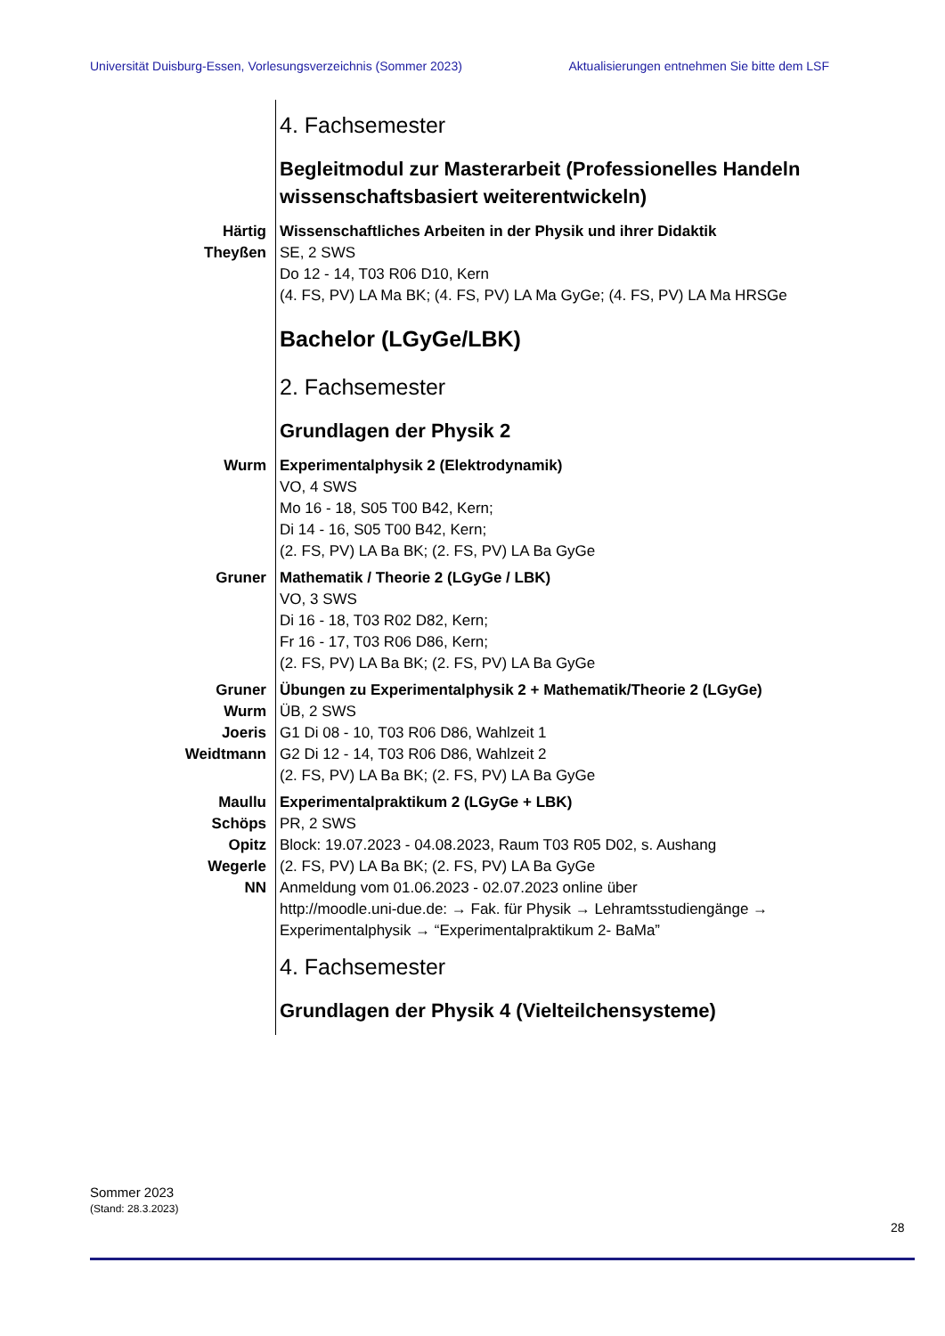Universität Duisburg-Essen, Vorlesungsverzeichnis (Sommer 2023) Aktualisierungen entnehmen Sie bitte dem LSF
4. Fachsemester
Begleitmodul zur Masterarbeit (Professionelles Handeln wissenschaftsbasiert weiterentwickeln)
Härtig
Theyßen
Wissenschaftliches Arbeiten in der Physik und ihrer Didaktik
SE, 2 SWS
Do 12 - 14, T03 R06 D10, Kern
(4. FS, PV) LA Ma BK; (4. FS, PV) LA Ma GyGe; (4. FS, PV) LA Ma HRSGe
Bachelor (LGyGe/LBK)
2. Fachsemester
Grundlagen der Physik 2
Wurm Experimentalphysik 2 (Elektrodynamik)
VO, 4 SWS
Mo 16 - 18, S05 T00 B42, Kern;
Di 14 - 16, S05 T00 B42, Kern;
(2. FS, PV) LA Ba BK; (2. FS, PV) LA Ba GyGe
Gruner Mathematik / Theorie 2 (LGyGe / LBK)
VO, 3 SWS
Di 16 - 18, T03 R02 D82, Kern;
Fr 16 - 17, T03 R06 D86, Kern;
(2. FS, PV) LA Ba BK; (2. FS, PV) LA Ba GyGe
Gruner
Wurm
Joeris
Weidtmann
Übungen zu Experimentalphysik 2 + Mathematik/Theorie 2 (LGyGe)
ÜB, 2 SWS
G1 Di 08 - 10, T03 R06 D86, Wahlzeit 1
G2 Di 12 - 14, T03 R06 D86, Wahlzeit 2
(2. FS, PV) LA Ba BK; (2. FS, PV) LA Ba GyGe
Maullu
Schöps
Opitz
Wegerle
NN
Experimentalpraktikum 2 (LGyGe + LBK)
PR, 2 SWS
Block: 19.07.2023 - 04.08.2023, Raum T03 R05 D02, s. Aushang
(2. FS, PV) LA Ba BK; (2. FS, PV) LA Ba GyGe
Anmeldung vom 01.06.2023 - 02.07.2023 online über
http://moodle.uni-due.de: → Fak. für Physik → Lehramtsstudiengänge →
Experimentalphysik → “Experimentalpraktikum 2- BaMa”
4. Fachsemester
Grundlagen der Physik 4 (Vielteilchensysteme)
Sommer 2023
(Stand: 28.3.2023)
28